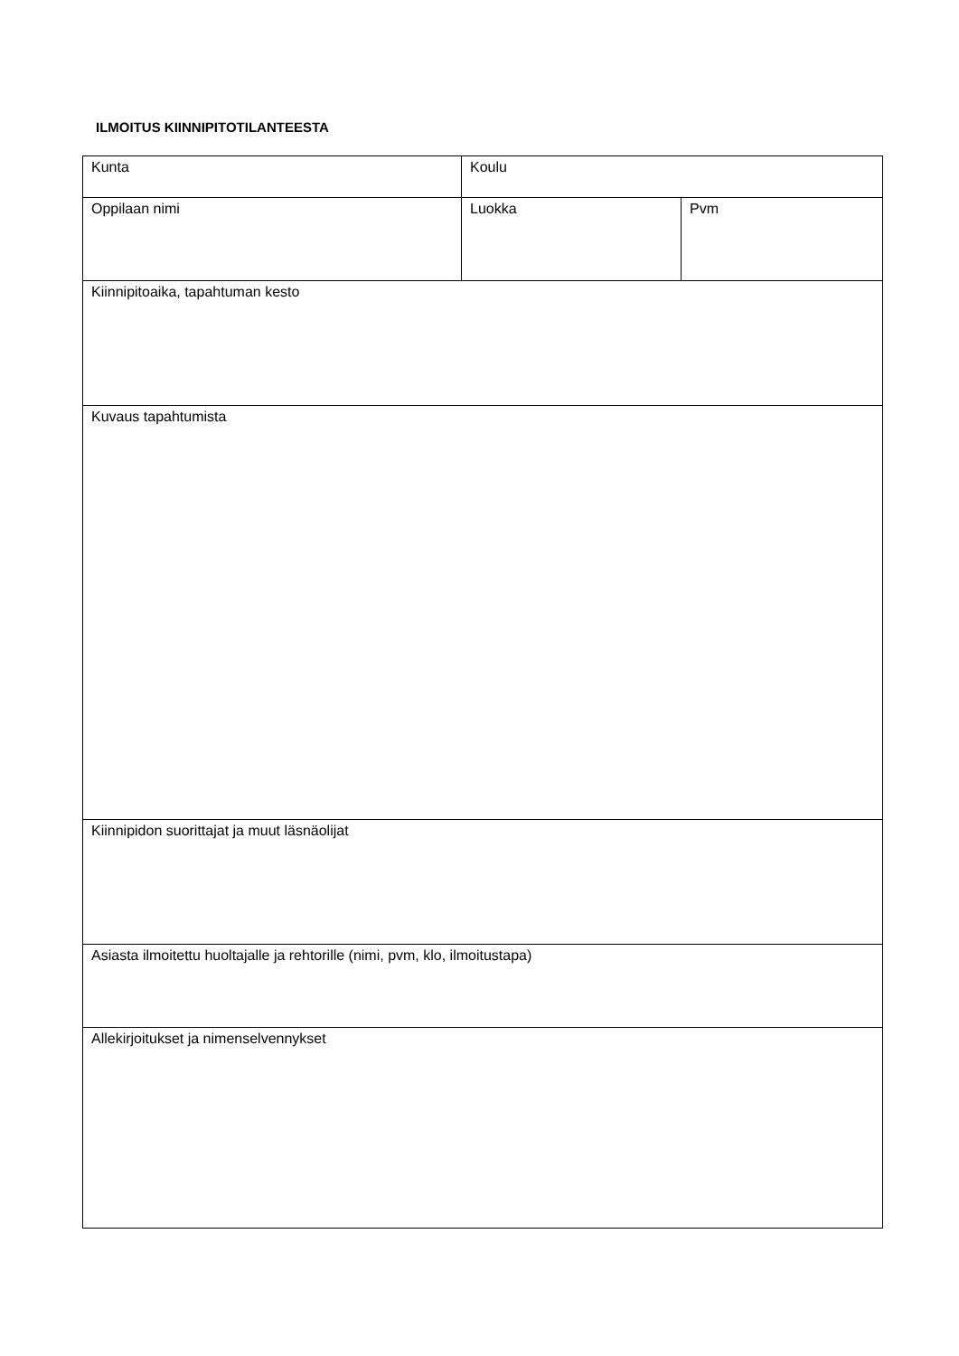ILMOITUS KIINNIPITOTILANTEESTA
| Kunta | Koulu | |
| Oppilaan nimi | Luokka | Pvm |
| Kiinnipitoaika, tapahtuman kesto | | |
| Kuvaus tapahtumista | | |
| Kiinnipidon suorittajat ja muut läsnäolijat | | |
| Asiasta ilmoitettu huoltajalle ja rehtorille (nimi, pvm, klo, ilmoitustapa) | | |
| Allekirjoitukset ja nimenselvennykset | | |